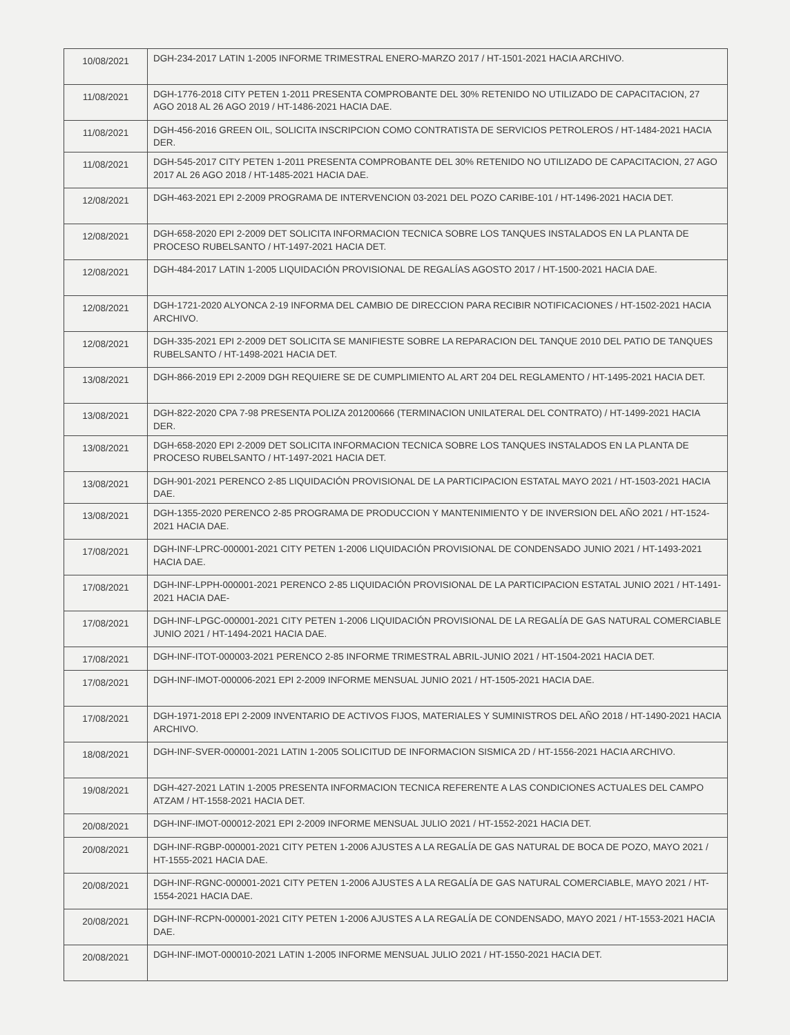| 10/08/2021 | DGH-234-2017 LATIN 1-2005 INFORME TRIMESTRAL ENERO-MARZO 2017 / HT-1501-2021 HACIA ARCHIVO. |
| 11/08/2021 | DGH-1776-2018 CITY PETEN 1-2011 PRESENTA COMPROBANTE DEL 30% RETENIDO NO UTILIZADO DE CAPACITACION, 27 AGO 2018 AL 26 AGO 2019 / HT-1486-2021 HACIA DAE. |
| 11/08/2021 | DGH-456-2016 GREEN OIL, SOLICITA INSCRIPCION COMO CONTRATISTA DE SERVICIOS PETROLEROS / HT-1484-2021 HACIA DER. |
| 11/08/2021 | DGH-545-2017 CITY PETEN 1-2011 PRESENTA COMPROBANTE DEL 30% RETENIDO NO UTILIZADO DE CAPACITACION, 27 AGO 2017 AL 26 AGO 2018 / HT-1485-2021 HACIA DAE. |
| 12/08/2021 | DGH-463-2021 EPI 2-2009 PROGRAMA DE INTERVENCION 03-2021 DEL POZO CARIBE-101 / HT-1496-2021 HACIA DET. |
| 12/08/2021 | DGH-658-2020 EPI 2-2009 DET SOLICITA INFORMACION TECNICA SOBRE LOS TANQUES INSTALADOS EN LA PLANTA DE PROCESO RUBELSANTO / HT-1497-2021 HACIA DET. |
| 12/08/2021 | DGH-484-2017 LATIN 1-2005 LIQUIDACIÓN PROVISIONAL DE REGALÍAS AGOSTO 2017 / HT-1500-2021 HACIA DAE. |
| 12/08/2021 | DGH-1721-2020 ALYONCA 2-19 INFORMA DEL CAMBIO DE DIRECCION PARA RECIBIR NOTIFICACIONES / HT-1502-2021 HACIA ARCHIVO. |
| 12/08/2021 | DGH-335-2021 EPI 2-2009 DET SOLICITA SE MANIFIESTE SOBRE LA REPARACION DEL TANQUE 2010 DEL PATIO DE TANQUES RUBELSANTO / HT-1498-2021 HACIA DET. |
| 13/08/2021 | DGH-866-2019 EPI 2-2009 DGH REQUIERE SE DE CUMPLIMIENTO AL ART 204 DEL REGLAMENTO / HT-1495-2021 HACIA DET. |
| 13/08/2021 | DGH-822-2020 CPA 7-98 PRESENTA POLIZA 201200666 (TERMINACION UNILATERAL DEL CONTRATO) / HT-1499-2021 HACIA DER. |
| 13/08/2021 | DGH-658-2020 EPI 2-2009 DET SOLICITA INFORMACION TECNICA SOBRE LOS TANQUES INSTALADOS EN LA PLANTA DE PROCESO RUBELSANTO / HT-1497-2021 HACIA DET. |
| 13/08/2021 | DGH-901-2021 PERENCO 2-85 LIQUIDACIÓN PROVISIONAL DE LA PARTICIPACION ESTATAL MAYO 2021 / HT-1503-2021 HACIA DAE. |
| 13/08/2021 | DGH-1355-2020 PERENCO 2-85 PROGRAMA DE PRODUCCION Y MANTENIMIENTO Y DE INVERSION DEL AÑO 2021 / HT-1524-2021 HACIA DAE. |
| 17/08/2021 | DGH-INF-LPRC-000001-2021 CITY PETEN 1-2006 LIQUIDACIÓN PROVISIONAL DE CONDENSADO JUNIO 2021 / HT-1493-2021 HACIA DAE. |
| 17/08/2021 | DGH-INF-LPPH-000001-2021 PERENCO 2-85 LIQUIDACIÓN PROVISIONAL DE LA PARTICIPACION ESTATAL JUNIO 2021 / HT-1491-2021 HACIA DAE- |
| 17/08/2021 | DGH-INF-LPGC-000001-2021 CITY PETEN 1-2006 LIQUIDACIÓN PROVISIONAL DE LA REGALÍA DE GAS NATURAL COMERCIABLE JUNIO 2021 / HT-1494-2021 HACIA DAE. |
| 17/08/2021 | DGH-INF-ITOT-000003-2021 PERENCO 2-85 INFORME TRIMESTRAL ABRIL-JUNIO 2021 / HT-1504-2021 HACIA DET. |
| 17/08/2021 | DGH-INF-IMOT-000006-2021 EPI 2-2009 INFORME MENSUAL JUNIO 2021 / HT-1505-2021 HACIA DAE. |
| 17/08/2021 | DGH-1971-2018 EPI 2-2009 INVENTARIO DE ACTIVOS FIJOS, MATERIALES Y SUMINISTROS DEL AÑO 2018 / HT-1490-2021 HACIA ARCHIVO. |
| 18/08/2021 | DGH-INF-SVER-000001-2021 LATIN 1-2005 SOLICITUD DE INFORMACION SISMICA 2D / HT-1556-2021 HACIA ARCHIVO. |
| 19/08/2021 | DGH-427-2021 LATIN 1-2005 PRESENTA INFORMACION TECNICA REFERENTE A LAS CONDICIONES ACTUALES DEL CAMPO ATZAM / HT-1558-2021 HACIA DET. |
| 20/08/2021 | DGH-INF-IMOT-000012-2021 EPI 2-2009 INFORME MENSUAL JULIO 2021 / HT-1552-2021 HACIA DET. |
| 20/08/2021 | DGH-INF-RGBP-000001-2021 CITY PETEN 1-2006 AJUSTES A LA REGALÍA DE GAS NATURAL DE BOCA DE POZO, MAYO 2021 / HT-1555-2021 HACIA DAE. |
| 20/08/2021 | DGH-INF-RGNC-000001-2021 CITY PETEN 1-2006 AJUSTES A LA REGALÍA DE GAS NATURAL COMERCIABLE, MAYO 2021 / HT-1554-2021 HACIA DAE. |
| 20/08/2021 | DGH-INF-RCPN-000001-2021 CITY PETEN 1-2006 AJUSTES A LA REGALÍA DE CONDENSADO, MAYO 2021 / HT-1553-2021 HACIA DAE. |
| 20/08/2021 | DGH-INF-IMOT-000010-2021 LATIN 1-2005 INFORME MENSUAL JULIO 2021 / HT-1550-2021 HACIA DET. |